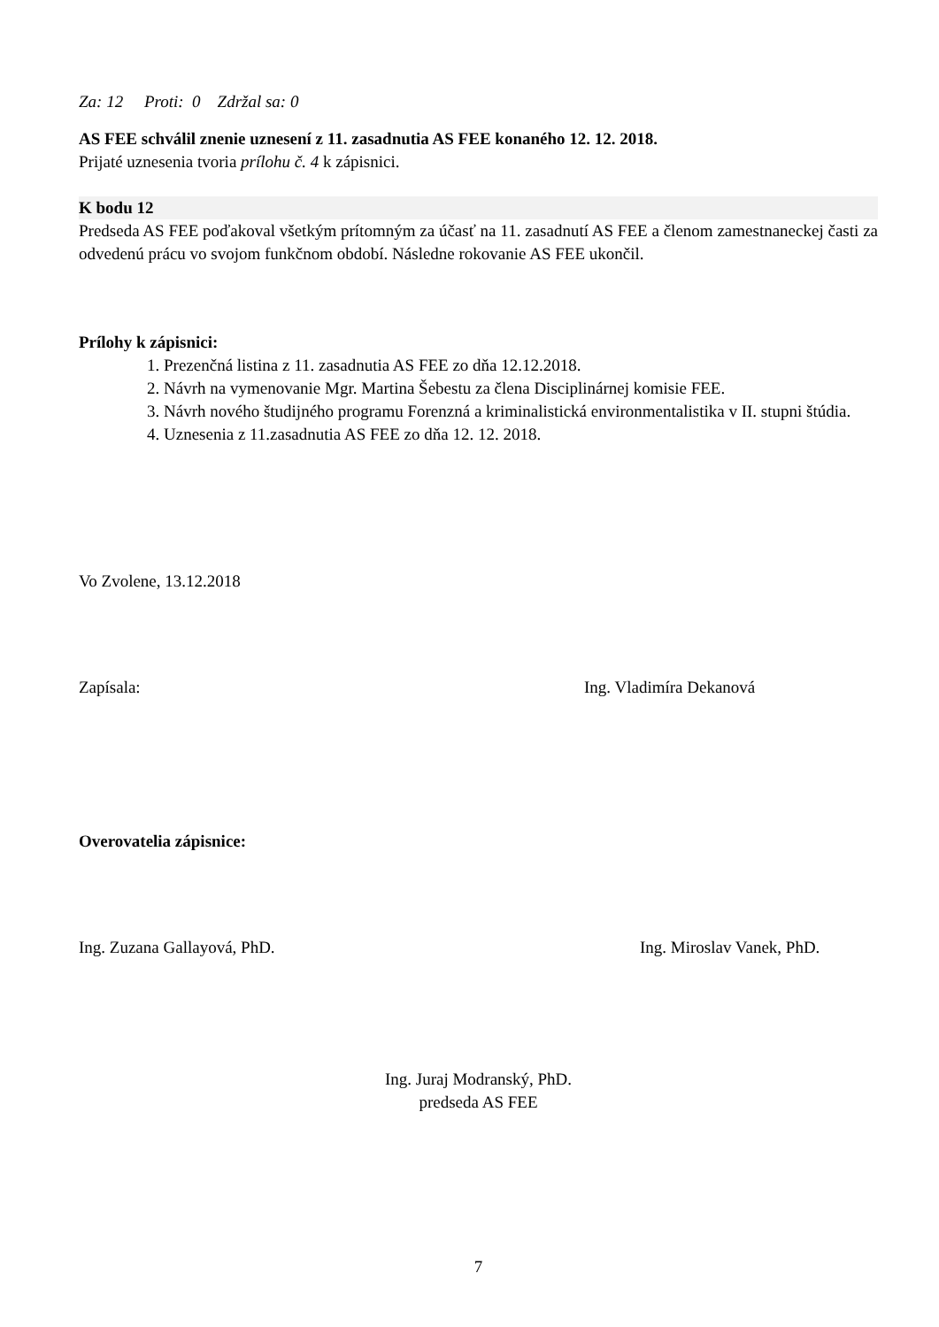Za: 12 Proti: 0 Zdržal sa: 0
AS FEE schválil znenie uznesení z 11. zasadnutia AS FEE konaného 12. 12. 2018.
Prijaté uznesenia tvoria prílohu č. 4 k zápisnici.
K bodu 12
Predseda AS FEE poďakoval všetkým prítomným za účasť na 11. zasadnutí AS FEE a členom zamestnaneckej časti za odvedenú prácu vo svojom funkčnom období. Následne rokovanie AS FEE ukončil.
Prílohy k zápisnici:
1. Prezenčná listina z 11. zasadnutia AS FEE zo dňa 12.12.2018.
2. Návrh na vymenovanie Mgr. Martina Šebestu za člena Disciplinárnej komisie FEE.
3. Návrh nového študijného programu Forenzná a kriminalistická environmentalistika v II. stupni štúdia.
4. Uznesenia z 11.zasadnutia AS FEE zo dňa 12. 12. 2018.
Vo Zvolene, 13.12.2018
Zapísala: Ing. Vladimíra Dekanová
Overovatelia zápisnice:
Ing. Zuzana Gallayová, PhD. Ing. Miroslav Vanek, PhD.
Ing. Juraj Modranský, PhD.
predseda AS FEE
7